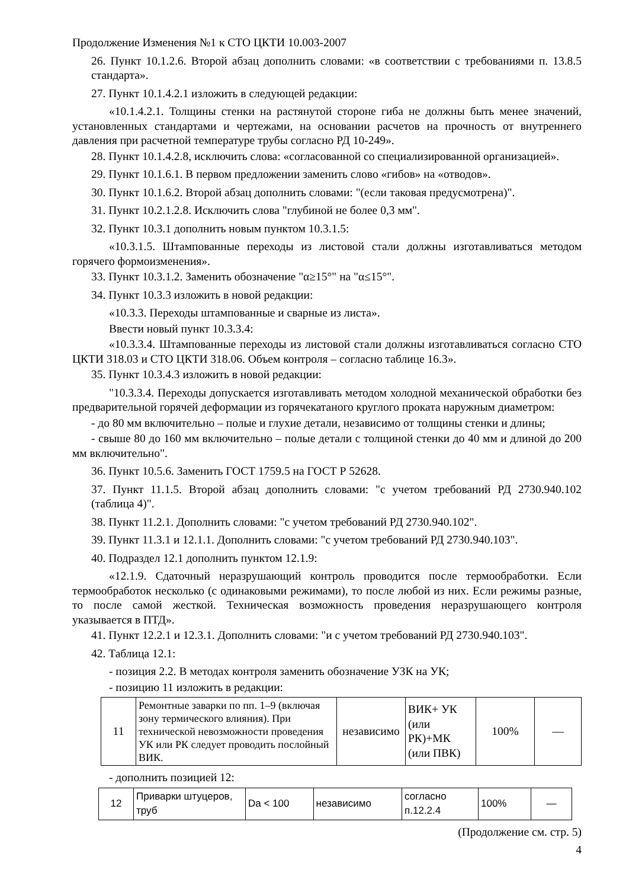Продолжение Изменения №1 к СТО ЦКТИ 10.003-2007
26. Пункт 10.1.2.6. Второй абзац дополнить словами: «в соответствии с требованиями п. 13.8.5 стандарта».
27. Пункт 10.1.4.2.1 изложить в следующей редакции:
«10.1.4.2.1. Толщины стенки на растянутой стороне гиба не должны быть менее значений, установленных стандартами и чертежами, на основании расчетов на прочность от внутреннего давления при расчетной температуре трубы согласно РД 10-249».
28. Пункт 10.1.4.2.8, исключить слова: «согласованной со специализированной организацией».
29. Пункт 10.1.6.1. В первом предложении заменить слово «гибов» на «отводов».
30. Пункт 10.1.6.2. Второй абзац дополнить словами: "(если таковая предусмотрена)".
31. Пункт 10.2.1.2.8. Исключить слова "глубиной не более 0,3 мм".
32. Пункт 10.3.1 дополнить новым пунктом 10.3.1.5:
«10.3.1.5. Штампованные переходы из листовой стали должны изготавливаться методом горячего формоизменения».
33. Пункт 10.3.1.2. Заменить обозначение "α≥15°" на "α≤15°".
34. Пункт 10.3.3 изложить в новой редакции:
«10.3.3. Переходы штампованные и сварные из листа».
Ввести новый пункт 10.3.3.4:
«10.3.3.4. Штампованные переходы из листовой стали должны изготавливаться согласно СТО ЦКТИ 318.03 и СТО ЦКТИ 318.06. Объем контроля – согласно таблице 16.3».
35. Пункт 10.3.4.3 изложить в новой редакции:
"10.3.3.4. Переходы допускается изготавливать методом холодной механической обработки без предварительной горячей деформации из горячекатаного круглого проката наружным диаметром:
- до 80 мм включительно – полые и глухие детали, независимо от толщины стенки и длины;
- свыше 80 до 160 мм включительно – полые детали с толщиной стенки до 40 мм и длиной до 200 мм включительно".
36. Пункт 10.5.6. Заменить ГОСТ 1759.5 на ГОСТ Р 52628.
37. Пункт 11.1.5. Второй абзац дополнить словами: "с учетом требований РД 2730.940.102 (таблица 4)".
38. Пункт 11.2.1. Дополнить словами: "с учетом требований РД 2730.940.102".
39. Пункт 11.3.1 и 12.1.1. Дополнить словами: "с учетом требований РД 2730.940.103".
40. Подраздел 12.1 дополнить пунктом 12.1.9:
«12.1.9. Сдаточный неразрушающий контроль проводится после термообработки. Если термообработок несколько (с одинаковыми режимами), то после любой из них. Если режимы разные, то после самой жесткой. Техническая возможность проведения неразрушающего контроля указывается в ПТД».
41. Пункт 12.2.1 и 12.3.1. Дополнить словами: "и с учетом требований РД 2730.940.103".
42. Таблица 12.1:
- позиция 2.2. В методах контроля заменить обозначение УЗК на УК;
- позицию 11 изложить в редакции:
| 11 | Ремонтные заварки по пп. 1–9 (включая зону термического влияния). При технической невозможности проведения УК или РК следует проводить послойный ВИК. | независимо | ВИК+ УК (или РК)+МК (или ПВК) | 100% | — |
- дополнить позицией 12:
| 12 | Приварки штуцеров, труб | Da < 100 | независимо | согласно п.12.2.4 | 100% | — |
(Продолжение см. стр. 5)
4